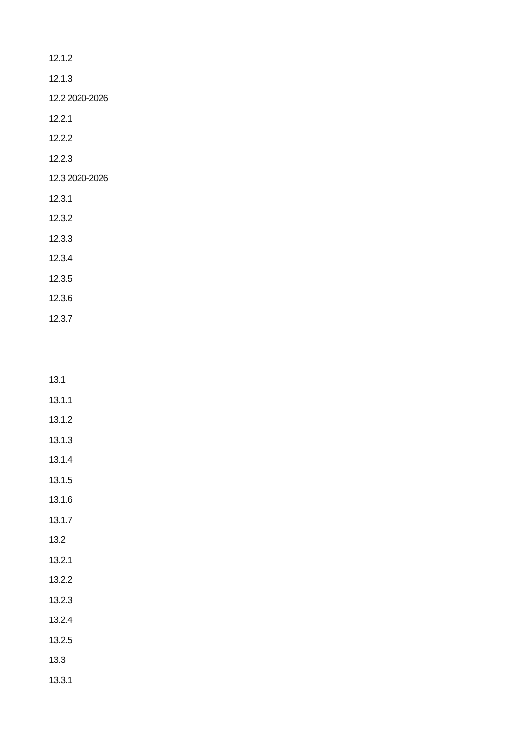12.1.2
12.1.3
12.2 2020-2026
12.2.1
12.2.2
12.2.3
12.3 2020-2026
12.3.1
12.3.2
12.3.3
12.3.4
12.3.5
12.3.6
12.3.7
13.1
13.1.1
13.1.2
13.1.3
13.1.4
13.1.5
13.1.6
13.1.7
13.2
13.2.1
13.2.2
13.2.3
13.2.4
13.2.5
13.3
13.3.1